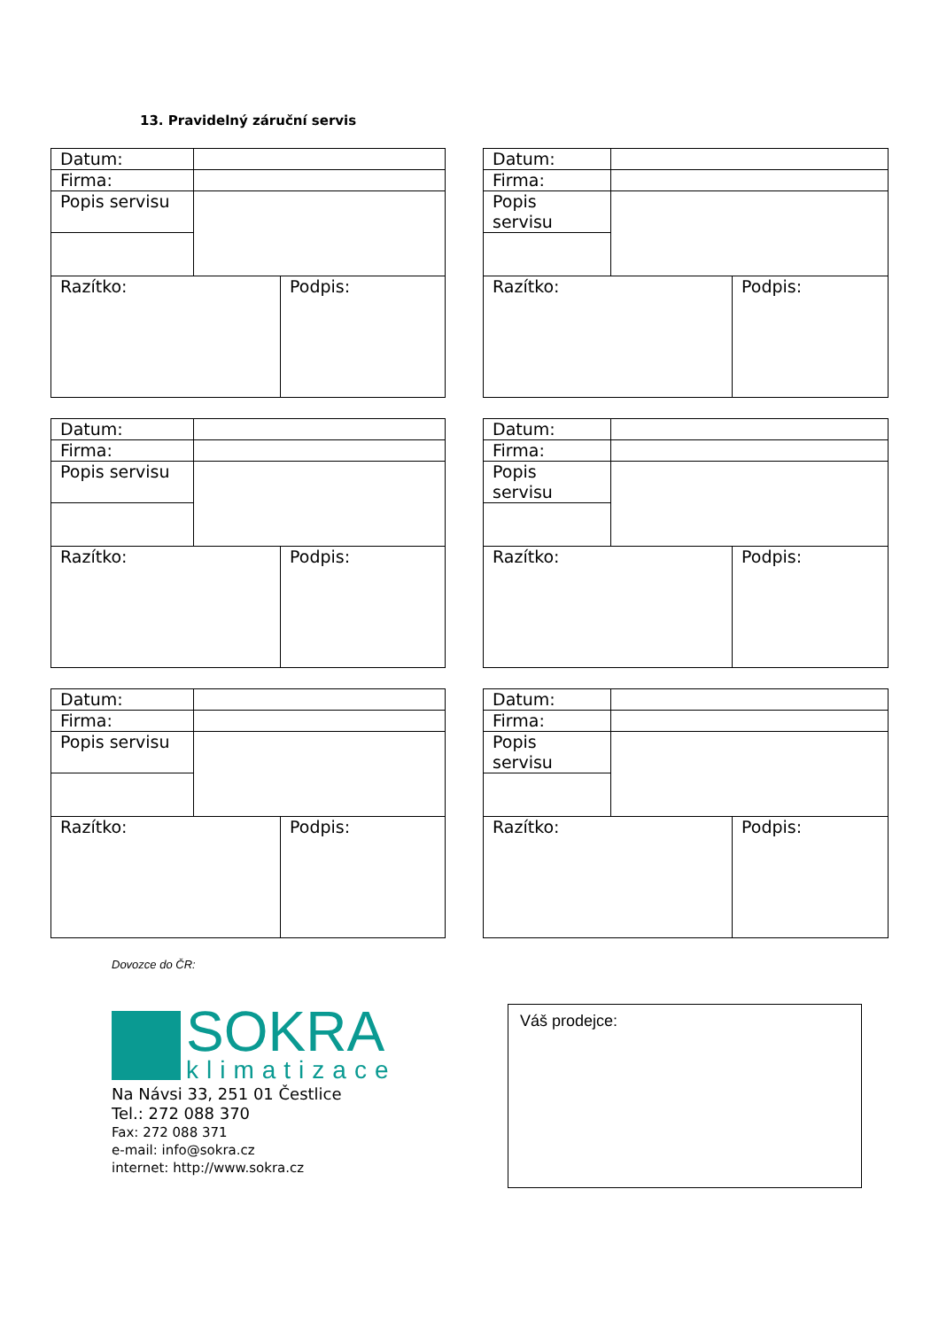13. Pravidelný záruční servis
| Datum: | | |
| Firma: | | |
| Popis servisu | | |
| Razítko: | | Podpis: |
| Datum: | | |
| Firma: | | |
| Popis servisu | | |
| Razítko: | | Podpis: |
| Datum: | | |
| Firma: | | |
| Popis servisu | | |
| Razítko: | | Podpis: |
| Datum: | | |
| Firma: | | |
| Popis servisu | | |
| Razítko: | | Podpis: |
| Datum: | | |
| Firma: | | |
| Popis servisu | | |
| Razítko: | | Podpis: |
| Datum: | | |
| Firma: | | |
| Popis servisu | | |
| Razítko: | | Podpis: |
Dovozce do ČR:
SOKRA
klimatizace
Na Návsi 33, 251 01 Čestlice
Tel.: 272 088 370
Fax: 272 088 371
e-mail: info@sokra.cz
internet: http://www.sokra.cz
Váš prodejce: